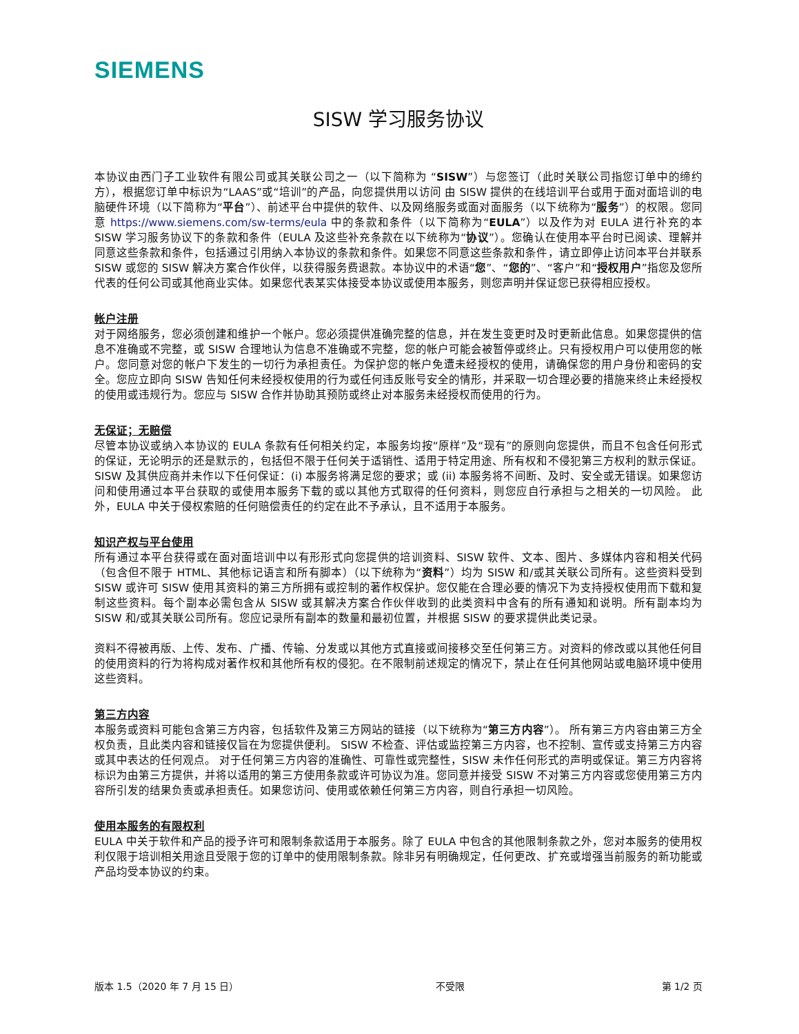SIEMENS
SISW 学习服务协议
本协议由西门子工业软件有限公司或其关联公司之一（以下简称为 “SISW”）与您签订（此时关联公司指您订单中的缔约方），根据您订单中标识为“LAAS”或“培训”的产品，向您提供用以访问 由 SISW 提供的在线培训平台或用于面对面培训的电脑硬件环境（以下简称为“平台”）、前述平台中提供的软件、以及网络服务或面对面服务（以下统称为“服务”）的权限。您同意 https://www.siemens.com/sw-terms/eula 中的条款和条件（以下简称为“EULA”）以及作为对 EULA 进行补充的本 SISW 学习服务协议下的条款和条件（EULA 及这些补充条款在以下统称为“协议”）。您确认在使用本平台时已阅读、理解并同意这些条款和条件，包括通过引用纳入本协议的条款和条件。如果您不同意这些条款和条件，请立即停止访问本平台并联系 SISW 或您的 SISW 解决方案合作伙伴，以获得服务费退款。本协议中的术语“您”、“您的”、“客户”和“授权用户”指您及您所代表的任何公司或其他商业实体。如果您代表某实体接受本协议或使用本服务，则您声明并保证您已获得相应授权。
帐户注册
对于网络服务，您必须创建和维护一个帐户。您必须提供准确完整的信息，并在发生变更时及时更新此信息。如果您提供的信息不准确或不完整，或 SISW 合理地认为信息不准确或不完整，您的帐户可能会被暂停或终止。只有授权用户可以使用您的帐户。您同意对您的帐户下发生的一切行为承担责任。为保护您的帐户免遭未经授权的使用，请确保您的用户身份和密码的安全。您应立即向 SISW 告知任何未经授权使用的行为或任何违反账号安全的情形，并采取一切合理必要的措施来终止未经授权的使用或违规行为。您应与 SISW 合作并协助其预防或终止对本服务未经授权而使用的行为。
无保证；无赔偿
尽管本协议或纳入本协议的 EULA 条款有任何相关约定，本服务均按“原样”及“现有”的原则向您提供，而且不包含任何形式的保证，无论明示的还是默示的，包括但不限于任何关于适销性、适用于特定用途、所有权和不侵犯第三方权利的默示保证。SISW 及其供应商并未作以下任何保证：(i) 本服务将满足您的要求；或 (ii) 本服务将不间断、及时、安全或无错误。如果您访问和使用通过本平台获取的或使用本服务下载的或以其他方式取得的任何资料，则您应自行承担与之相关的一切风险。 此外，EULA 中关于侵权索赔的任何赔偿责任的约定在此不予承认，且不适用于本服务。
知识产权与平台使用
所有通过本平台获得或在面对面培训中以有形形式向您提供的培训资料、SISW 软件、文本、图片、多媒体内容和相关代码（包含但不限于 HTML、其他标记语言和所有脚本）（以下统称为“资料”）均为 SISW 和/或其关联公司所有。这些资料受到 SISW 或许可 SISW 使用其资料的第三方所拥有或控制的著作权保护。您仅能在合理必要的情况下为支持授权使用而下载和复制这些资料。每个副本必需包含从 SISW 或其解决方案合作伙伴收到的此类资料中含有的所有通知和说明。所有副本均为 SISW 和/或其关联公司所有。您应记录所有副本的数量和最初位置，并根据 SISW 的要求提供此类记录。
资料不得被再版、上传、发布、广播、传输、分发或以其他方式直接或间接移交至任何第三方。对资料的修改或以其他任何目的使用资料的行为将构成对著作权和其他所有权的侵犯。在不限制前述规定的情况下，禁止在任何其他网站或电脑环境中使用这些资料。
第三方内容
本服务或资料可能包含第三方内容，包括软件及第三方网站的链接（以下统称为“第三方内容”）。 所有第三方内容由第三方全权负责，且此类内容和链接仅旨在为您提供便利。 SISW 不检查、评估或监控第三方内容，也不控制、宣传或支持第三方内容或其中表达的任何观点。 对于任何第三方内容的准确性、可靠性或完整性，SISW 未作任何形式的声明或保证。第三方内容将标识为由第三方提供，并将以适用的第三方使用条款或许可协议为准。您同意并接受 SISW 不对第三方内容或您使用第三方内容所引发的结果负责或承担责任。如果您访问、使用或依赖任何第三方内容，则自行承担一切风险。
使用本服务的有限权利
EULA 中关于软件和产品的授予许可和限制条款适用于本服务。除了 EULA 中包含的其他限制条款之外，您对本服务的使用权利仅限于培训相关用途且受限于您的订单中的使用限制条款。除非另有明确规定，任何更改、扩充或增强当前服务的新功能或产品均受本协议的约束。
版本 1.5（2020 年 7 月 15 日） 不受限 第 1/2 页